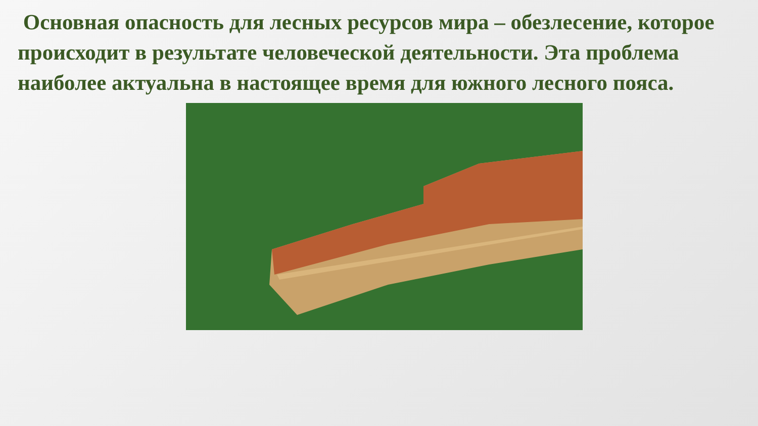Основная опасность для лесных ресурсов мира – обезлесение, которое происходит в результате человеческой деятельности. Эта проблема наиболее актуальна в настоящее время для южного лесного пояса.